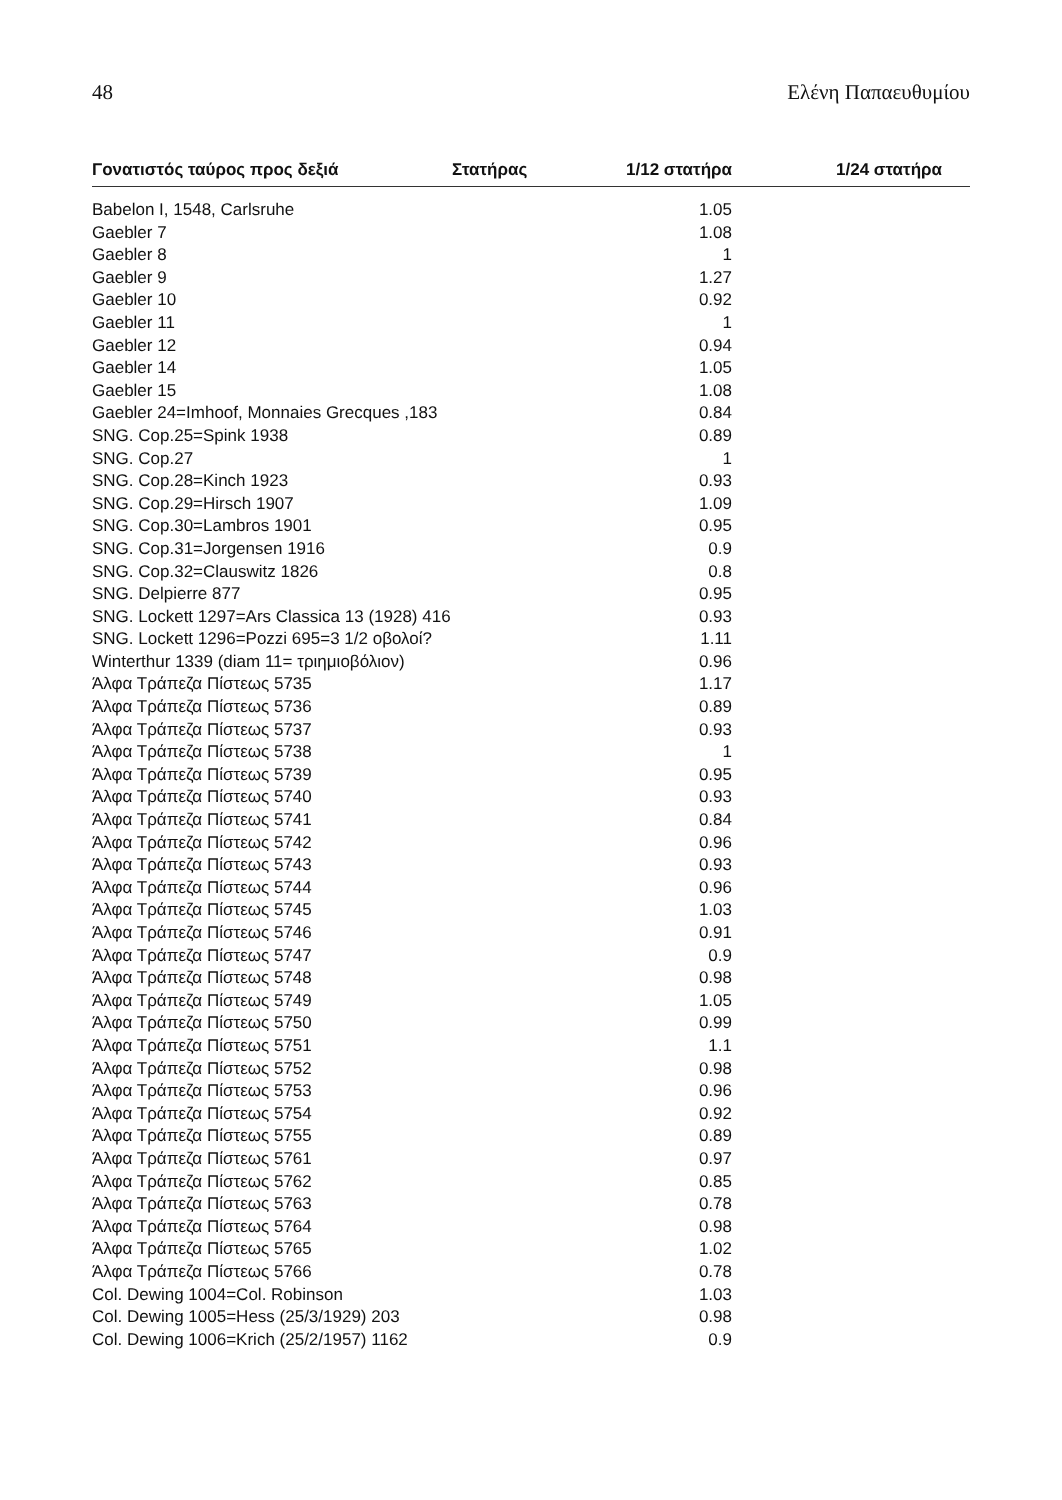48 Ελένη Παπαευθυμίου
| Γονατιστός ταύρος προς δεξιά | Στατήρας | 1/12 στατήρα | 1/24 στατήρα |
| --- | --- | --- | --- |
| Babelon I, 1548, Carlsruhe | | 1.05 | |
| Gaebler 7 | | 1.08 | |
| Gaebler 8 | | 1 | |
| Gaebler 9 | | 1.27 | |
| Gaebler 10 | | 0.92 | |
| Gaebler 11 | | 1 | |
| Gaebler 12 | | 0.94 | |
| Gaebler 14 | | 1.05 | |
| Gaebler 15 | | 1.08 | |
| Gaebler 24=Imhoof, Monnaies Grecques ,183 | | 0.84 | |
| SNG. Cop.25=Spink 1938 | | 0.89 | |
| SNG. Cop.27 | | 1 | |
| SNG. Cop.28=Kinch 1923 | | 0.93 | |
| SNG. Cop.29=Hirsch 1907 | | 1.09 | |
| SNG. Cop.30=Lambros 1901 | | 0.95 | |
| SNG. Cop.31=Jorgensen 1916 | | 0.9 | |
| SNG. Cop.32=Clauswitz 1826 | | 0.8 | |
| SNG. Delpierre 877 | | 0.95 | |
| SNG. Lockett 1297=Ars Classica 13 (1928) 416 | | 0.93 | |
| SNG. Lockett 1296=Pozzi 695=3 1/2 οβολοί? | | 1.11 | |
| Winterthur 1339 (diam 11= τριημιοβόλιον) | | 0.96 | |
| Άλφα Τράπεζα Πίστεως 5735 | | 1.17 | |
| Άλφα Τράπεζα Πίστεως 5736 | | 0.89 | |
| Άλφα Τράπεζα Πίστεως 5737 | | 0.93 | |
| Άλφα Τράπεζα Πίστεως 5738 | | 1 | |
| Άλφα Τράπεζα Πίστεως 5739 | | 0.95 | |
| Άλφα Τράπεζα Πίστεως 5740 | | 0.93 | |
| Άλφα Τράπεζα Πίστεως 5741 | | 0.84 | |
| Άλφα Τράπεζα Πίστεως 5742 | | 0.96 | |
| Άλφα Τράπεζα Πίστεως 5743 | | 0.93 | |
| Άλφα Τράπεζα Πίστεως 5744 | | 0.96 | |
| Άλφα Τράπεζα Πίστεως 5745 | | 1.03 | |
| Άλφα Τράπεζα Πίστεως 5746 | | 0.91 | |
| Άλφα Τράπεζα Πίστεως 5747 | | 0.9 | |
| Άλφα Τράπεζα Πίστεως 5748 | | 0.98 | |
| Άλφα Τράπεζα Πίστεως 5749 | | 1.05 | |
| Άλφα Τράπεζα Πίστεως 5750 | | 0.99 | |
| Άλφα Τράπεζα Πίστεως 5751 | | 1.1 | |
| Άλφα Τράπεζα Πίστεως 5752 | | 0.98 | |
| Άλφα Τράπεζα Πίστεως 5753 | | 0.96 | |
| Άλφα Τράπεζα Πίστεως 5754 | | 0.92 | |
| Άλφα Τράπεζα Πίστεως 5755 | | 0.89 | |
| Άλφα Τράπεζα Πίστεως 5761 | | 0.97 | |
| Άλφα Τράπεζα Πίστεως 5762 | | 0.85 | |
| Άλφα Τράπεζα Πίστεως 5763 | | 0.78 | |
| Άλφα Τράπεζα Πίστεως 5764 | | 0.98 | |
| Άλφα Τράπεζα Πίστεως 5765 | | 1.02 | |
| Άλφα Τράπεζα Πίστεως 5766 | | 0.78 | |
| Col. Dewing 1004=Col. Robinson | | 1.03 | |
| Col. Dewing 1005=Hess (25/3/1929) 203 | | 0.98 | |
| Col. Dewing 1006=Krich (25/2/1957) 1162 | | 0.9 | |